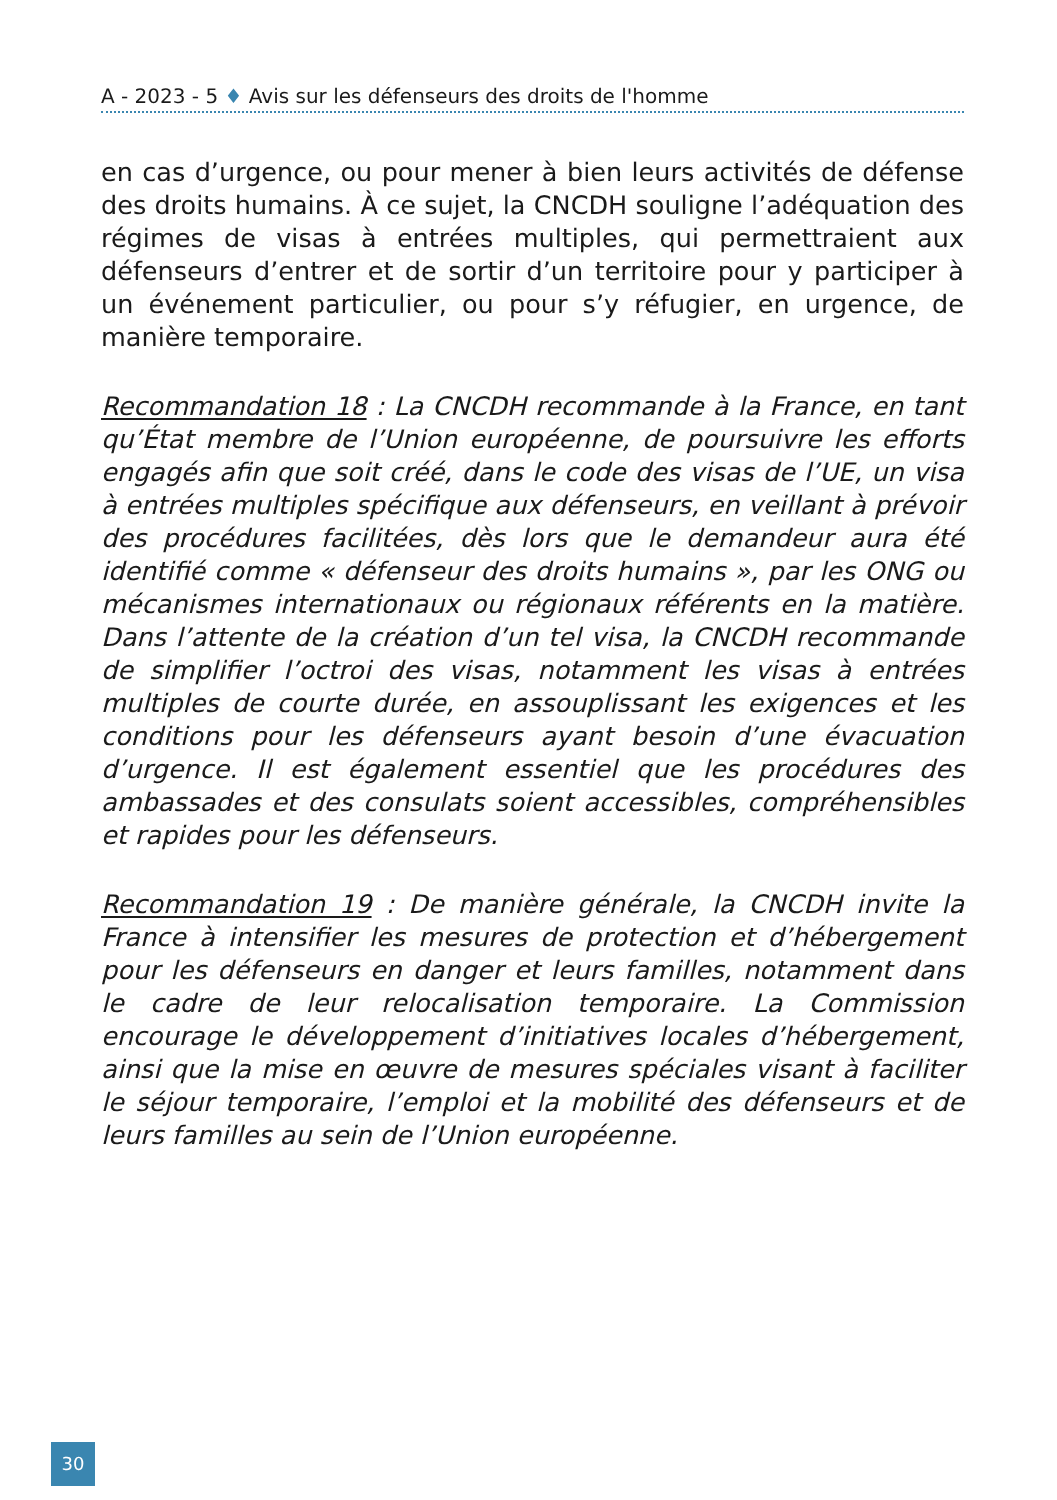A - 2023 - 5 ♦ Avis sur les défenseurs des droits de l'homme
en cas d’urgence, ou pour mener à bien leurs activités de défense des droits humains. À ce sujet, la CNCDH souligne l’adéquation des régimes de visas à entrées multiples, qui permettraient aux défenseurs d’entrer et de sortir d’un territoire pour y participer à un événement particulier, ou pour s’y réfugier, en urgence, de manière temporaire.
Recommandation 18 : La CNCDH recommande à la France, en tant qu’État membre de l’Union européenne, de poursuivre les efforts engagés afin que soit créé, dans le code des visas de l’UE, un visa à entrées multiples spécifique aux défenseurs, en veillant à prévoir des procédures facilitées, dès lors que le demandeur aura été identifié comme « défenseur des droits humains », par les ONG ou mécanismes internationaux ou régionaux référents en la matière. Dans l’attente de la création d’un tel visa, la CNCDH recommande de simplifier l’octroi des visas, notamment les visas à entrées multiples de courte durée, en assouplissant les exigences et les conditions pour les défenseurs ayant besoin d’une évacuation d’urgence. Il est également essentiel que les procédures des ambassades et des consulats soient accessibles, compréhensibles et rapides pour les défenseurs.
Recommandation 19 : De manière générale, la CNCDH invite la France à intensifier les mesures de protection et d’hébergement pour les défenseurs en danger et leurs familles, notamment dans le cadre de leur relocalisation temporaire. La Commission encourage le développement d’initiatives locales d’hébergement, ainsi que la mise en œuvre de mesures spéciales visant à faciliter le séjour temporaire, l’emploi et la mobilité des défenseurs et de leurs familles au sein de l’Union européenne.
30